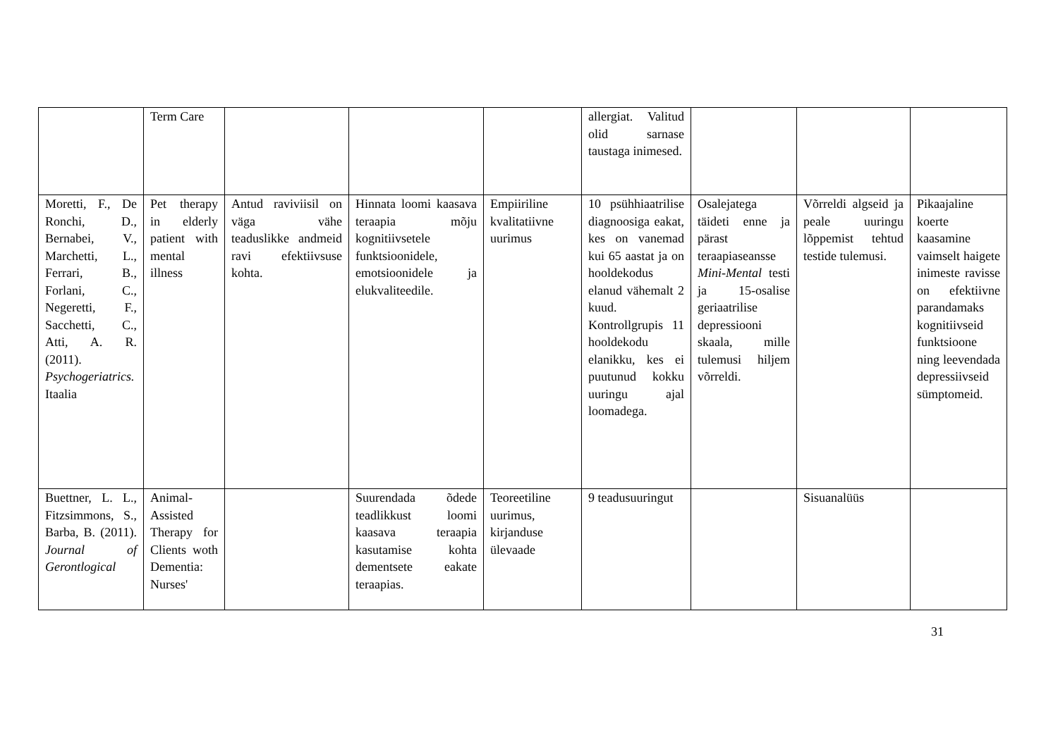| | Term Care | | | | allergiat. Valitud olid sarnase taustaga inimesed. | | | |
| Moretti, F., De Ronchi, D., Bernabei, V., Marchetti, L., Ferrari, B., Forlani, C., Negeretti, F., Sacchetti, C., Atti, A. R. (2011). Psychogeriatrics. Itaalia | Pet therapy in elderly patient with mental illness | Antud raviviisil on väga vähe teaduslikke andmeid ravi efektiivsuse kohta. | Hinnata loomi kaasava teraapia mõju kognitiivsetele funktsioonidele, emotsioonidele ja elukvaliteedile. | Empiiriline kvalitatiivne uurimus | 10 psühhiaatrilise diagnoosiga eakat, kes on vanemad kui 65 aastat ja on hooldekodus elanud vähemalt 2 kuud. Kontrollgrupis 11 hooldekodu elanikku, kes ei puutunud kokku uuringu ajal loomadega. | Osalejatega täideti enne ja pärast teraapiaseansse Mini-Mental testi ja 15-osalise geriaatrilise depressiooni skaala, mille tulemusi hiljem võrreldi. | Võrreldi algseid ja peale uuringu lõppemist tehtud testide tulemusi. | Pikaajaline koerte kaasamine vaimselt haigete inimeste ravisse on efektiivne parandamaks kognitiivseid funktsioone ning leevendada depressiivseid sümptomeid. |
| Buettner, L. L., Fitzsimmons, S., Barba, B. (2011). Journal of Gerontlogical | Animal-Assisted Therapy for Clients woth Dementia: Nurses' | | Suurendada õdede teadlikkust loomi kaasava teraapia kasutamise kohta dementsete eakate teraapias. | Teoreetiline uurimus, kirjanduse ülevaade | 9 teadusuuringut | | Sisuanalüüs | |
31